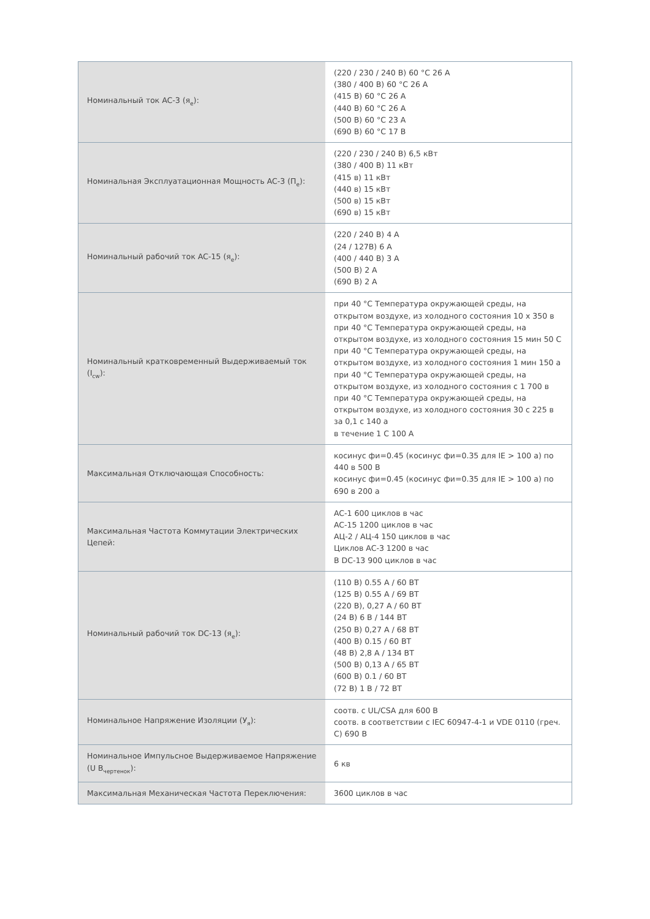| Номинальный ток AC-3 (я<sub>e</sub>): | (220 / 230 / 240 В) 60 °C 26 А (380 / 400 В) 60 °C 26 А (415 В) 60 °C 26 А (440 В) 60 °C 26 А (500 В) 60 °C 23 А (690 В) 60 °C 17 В |
| Номинальная Эксплуатационная Мощность AC-3 (П<sub>e</sub>): | (220 / 230 / 240 В) 6,5 кВт (380 / 400 В) 11 кВт (415 в) 11 кВт (440 в) 15 кВт (500 в) 15 кВт (690 в) 15 кВт |
| Номинальный рабочий ток AC-15 (я<sub>e</sub>): | (220 / 240 В) 4 А (24 / 127В) 6 А (400 / 440 В) 3 А (500 В) 2 А (690 В) 2 А |
| Номинальный кратковременный Выдерживаемый ток (I<sub>cw</sub>): | при 40 °C Температура окружающей среды, на открытом воздухе, из холодного состояния 10 х 350 в при 40 °C Температура окружающей среды, на открытом воздухе, из холодного состояния 15 мин 50 С при 40 °C Температура окружающей среды, на открытом воздухе, из холодного состояния 1 мин 150 а при 40 °C Температура окружающей среды, на открытом воздухе, из холодного состояния с 1 700 в при 40 °C Температура окружающей среды, на открытом воздухе, из холодного состояния 30 с 225 в за 0,1 с 140 а в течение 1 С 100 А |
| Максимальная Отключающая Способность: | косинус фи=0.45 (косинус фи=0.35 для IE > 100 а) по 440 в 500 В косинус фи=0.45 (косинус фи=0.35 для IE > 100 а) по 690 в 200 а |
| Максимальная Частота Коммутации Электрических Цепей: | AC-1 600 циклов в час AC-15 1200 циклов в час АЦ-2 / АЦ-4 150 циклов в час Циклов AC-3 1200 в час В DC-13 900 циклов в час |
| Номинальный рабочий ток DC-13 (я<sub>e</sub>): | (110 В) 0.55 А / 60 ВТ (125 В) 0.55 А / 69 ВТ (220 В), 0,27 А / 60 ВТ (24 В) 6 В / 144 ВТ (250 В) 0,27 А / 68 ВТ (400 В) 0.15 / 60 ВТ (48 В) 2,8 А / 134 ВТ (500 В) 0,13 А / 65 ВТ (600 В) 0.1 / 60 ВТ (72 В) 1 В / 72 ВТ |
| Номинальное Напряжение Изоляции (У<sub>я</sub>): | соотв. с UL/CSA для 600 В соотв. в соответствии с IEC 60947-4-1 и VDE 0110 (греч. С) 690 В |
| Номинальное Импульсное Выдерживаемое Напряжение (U В<sub>чертенок</sub>): | 6 кв |
| Максимальная Механическая Частота Переключения: | 3600 циклов в час |